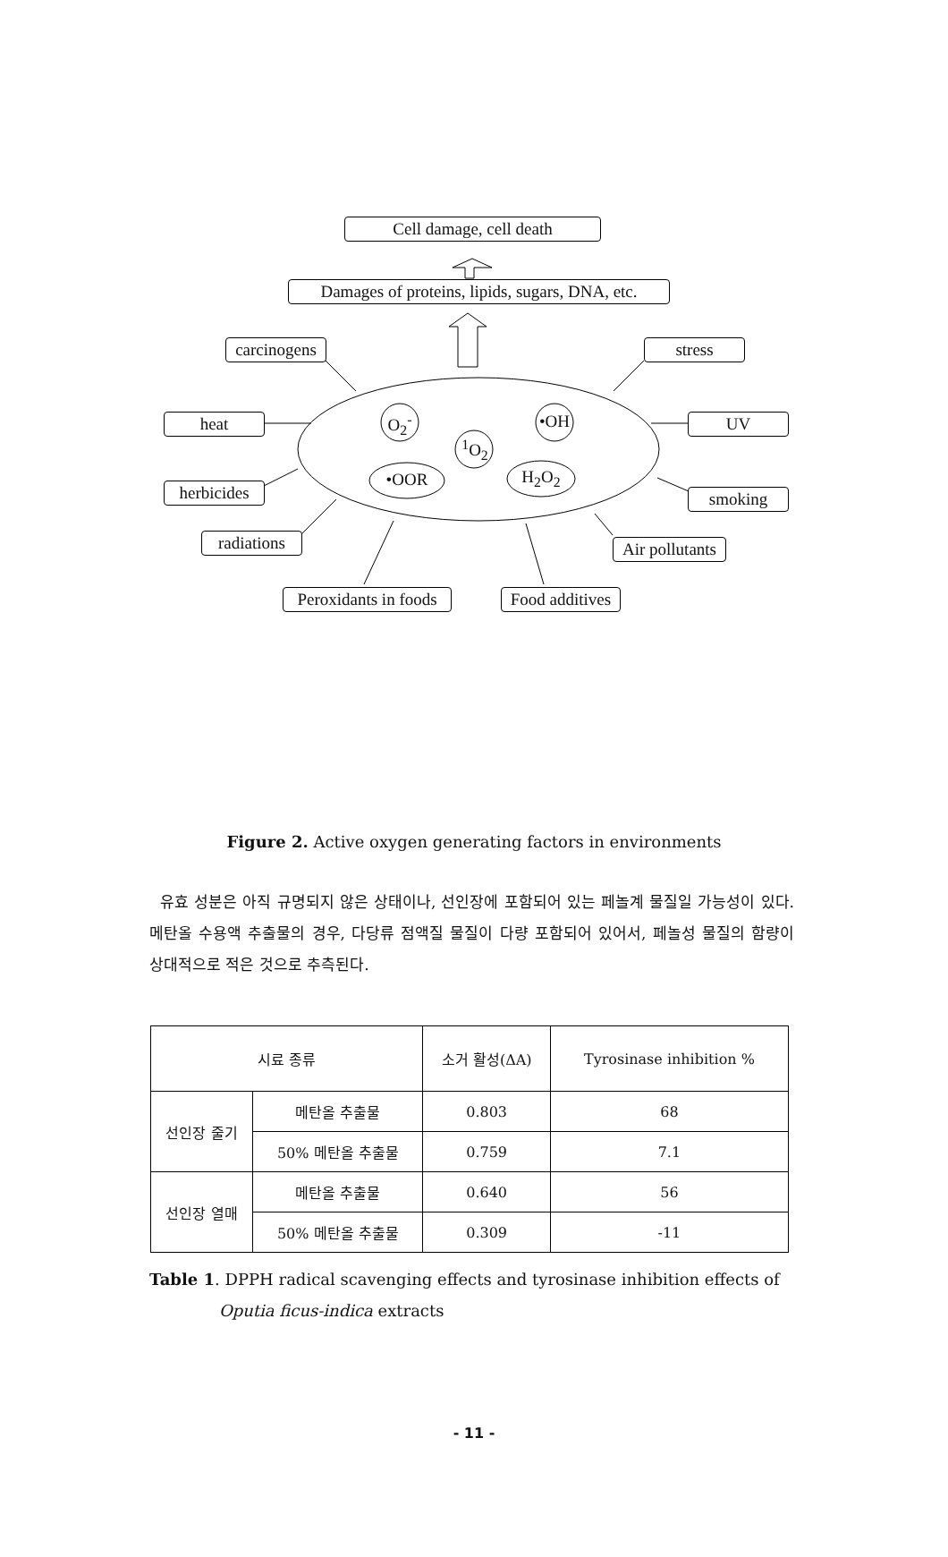Cell damage, cell death
Damages of proteins, lipids, sugars, DNA, etc.
carcinogens
stress
heat UV
O<sub>2</sub><sup>-</sup> •OH
<sup>1</sup> O<sub>2</sub>
herbicides
•OOR H<sub>2</sub>O<sub>2</sub>
smoking
radiations
Air pollutants
Peroxidants in foods
Food additives
Figure 2. Active oxygen generating factors in environments
유효 성분은 아직 규명되지 않은 상태이나, 선인장에 포함되어 있는 페놀계 물질일 가능성이 있다. 메탄올 수용액 추출물의 경우, 다당류 점액질 물질이 다량 포함되어 있어서, 페놀성 물질의 함량이 상대적으로 적은 것으로 추측된다.
| 시료 종류 | | 소거 활성(ΔA) | Tyrosinase inhibition % |
| --- | --- | --- | --- |
| 선인장 줄기 | 메탄올 추출물 | 0.803 | 68 |
| | 50% 메탄올 추출물 | 0.759 | 7.1 |
| 선인장 열매 | 메탄올 추출물 | 0.640 | 56 |
| | 50% 메탄올 추출물 | 0.309 | -11 |
Table 1. DPPH radical scavenging effects and tyrosinase inhibition effects of Oputia ficus-indica extracts
- 11 -